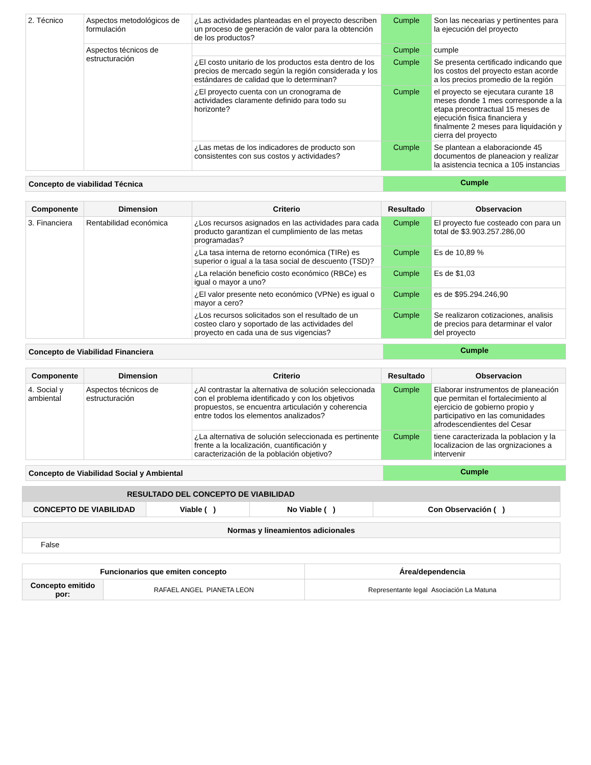| 2. Técnico | Aspectos metodológicos de formulación | ¿Las actividades planteadas en el proyecto describen un proceso de generación de valor para la obtención de los productos? | Cumple | Son las necearias y pertinentes para la ejecución del proyecto |
| | Aspectos técnicos de estructuración | | Cumple | cumple |
| | | ¿El costo unitario de los productos esta dentro de los precios de mercado según la región considerada y los estándares de calidad que lo determinan? | Cumple | Se presenta certificado indicando que los costos del proyecto estan acorde a los precios promedio de la región |
| | | ¿El proyecto cuenta con un cronograma de actividades claramente definido para todo su horizonte? | Cumple | el proyecto se ejecutara curante 18 meses donde 1 mes corresponde a la etapa precontractual 15 meses de ejecución fisica financiera y finalmente 2 meses para liquidación y cierra del proyecto |
| | | ¿Las metas de los indicadores de producto son consistentes con sus costos y actividades? | Cumple | Se plantean a elaboracionde 45 documentos de planeacion y realizar la asistencia tecnica a 105 instancias |
| Concepto de viabilidad Técnica | Cumple |
| Componente | Dimension | Criterio | Resultado | Observacion |
| --- | --- | --- | --- | --- |
| 3. Financiera | Rentabilidad económica | ¿Los recursos asignados en las actividades para cada producto garantizan el cumplimiento de las metas programadas? | Cumple | El proyecto fue costeado con para un total de $3.903.257.286,00 |
| | | ¿La tasa interna de retorno económica (TIRe) es superior o igual a la tasa social de descuento (TSD)? | Cumple | Es de 10,89 % |
| | | ¿La relación beneficio costo económico (RBCe) es igual o mayor a uno? | Cumple | Es de $1,03 |
| | | ¿El valor presente neto económico (VPNe) es igual o mayor a cero? | Cumple | es de $95.294.246,90 |
| | | ¿Los recursos solicitados son el resultado de un costeo claro y soportado de las actividades del proyecto en cada una de sus vigencias? | Cumple | Se realizaron cotizaciones, analisis de precios para detarminar el valor del proyecto |
| Concepto de Viabilidad Financiera | Cumple |
| Componente | Dimension | Criterio | Resultado | Observacion |
| --- | --- | --- | --- | --- |
| 4. Social y ambiental | Aspectos técnicos de estructuración | ¿Al contrastar la alternativa de solución seleccionada con el problema identificado y con los objetivos propuestos, se encuentra articulación y coherencia entre todos los elementos analizados? | Cumple | Elaborar instrumentos de planeación que permitan el fortalecimiento al ejercicio de gobierno propio y participativo en las comunidades afrodescendientes del Cesar |
| | | ¿La alternativa de solución seleccionada es pertinente frente a la localización, cuantificación y caracterización de la población objetivo? | Cumple | tiene caracterizada la poblacion y la localizacion de las orgnizaciones a intervenir |
| Concepto de Viabilidad Social y Ambiental | Cumple |
| RESULTADO DEL CONCEPTO DE VIABILIDAD | | | |
| CONCEPTO DE VIABILIDAD | Viable ( ) | No Viable ( ) | Con Observación ( ) |
| Normas y lineamientos adicionales |
| --- |
| False |
| Funcionarios que emiten concepto | | Área/dependencia |
| --- | --- | --- |
| Concepto emitido por: | RAFAEL ANGEL PIANETA LEON | Representante legal Asociación La Matuna |